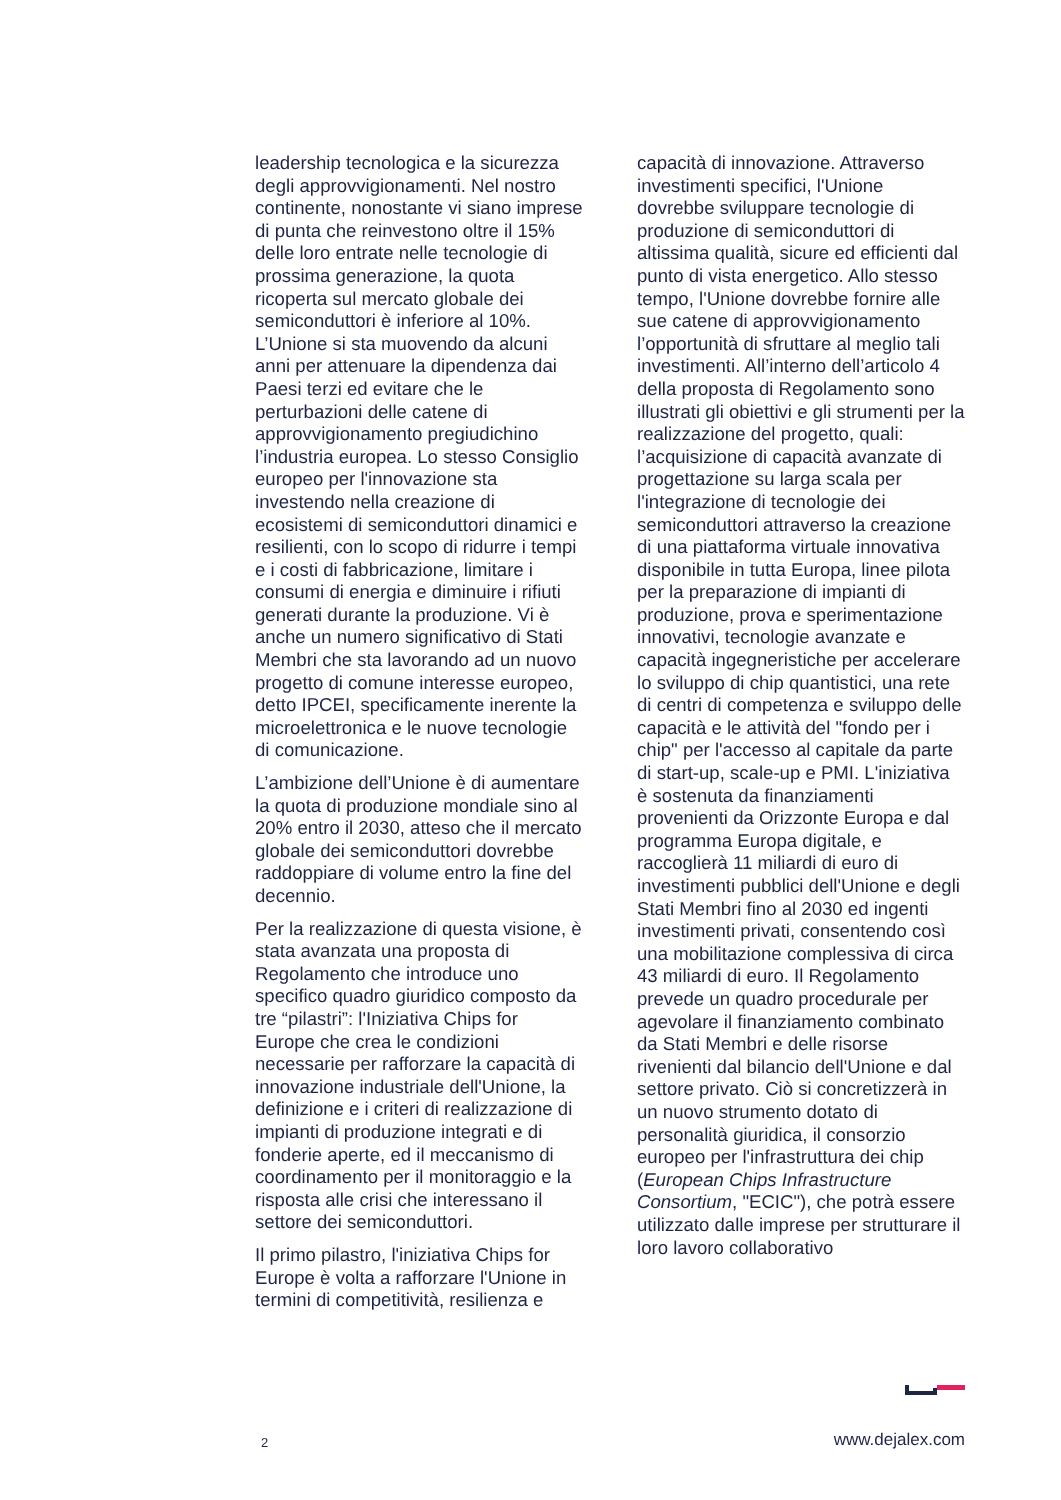leadership tecnologica e la sicurezza degli approvvigionamenti. Nel nostro continente, nonostante vi siano imprese di punta che reinvestono oltre il 15% delle loro entrate nelle tecnologie di prossima generazione, la quota ricoperta sul mercato globale dei semiconduttori è inferiore al 10%. L’Unione si sta muovendo da alcuni anni per attenuare la dipendenza dai Paesi terzi ed evitare che le perturbazioni delle catene di approvvigionamento pregiudichino l’industria europea. Lo stesso Consiglio europeo per l'innovazione sta investendo nella creazione di ecosistemi di semiconduttori dinamici e resilienti, con lo scopo di ridurre i tempi e i costi di fabbricazione, limitare i consumi di energia e diminuire i rifiuti generati durante la produzione. Vi è anche un numero significativo di Stati Membri che sta lavorando ad un nuovo progetto di comune interesse europeo, detto IPCEI, specificamente inerente la microelettronica e le nuove tecnologie di comunicazione.
L’ambizione dell’Unione è di aumentare la quota di produzione mondiale sino al 20% entro il 2030, atteso che il mercato globale dei semiconduttori dovrebbe raddoppiare di volume entro la fine del decennio.
Per la realizzazione di questa visione, è stata avanzata una proposta di Regolamento che introduce uno specifico quadro giuridico composto da tre “pilastri”: l'Iniziativa Chips for Europe che crea le condizioni necessarie per rafforzare la capacità di innovazione industriale dell'Unione, la definizione e i criteri di realizzazione di impianti di produzione integrati e di fonderie aperte, ed il meccanismo di coordinamento per il monitoraggio e la risposta alle crisi che interessano il settore dei semiconduttori.
Il primo pilastro, l'iniziativa Chips for Europe è volta a rafforzare l'Unione in termini di competitività, resilienza e
capacità di innovazione. Attraverso investimenti specifici, l'Unione dovrebbe sviluppare tecnologie di produzione di semiconduttori di altissima qualità, sicure ed efficienti dal punto di vista energetico. Allo stesso tempo, l'Unione dovrebbe fornire alle sue catene di approvvigionamento l’opportunità di sfruttare al meglio tali investimenti. All’interno dell’articolo 4 della proposta di Regolamento sono illustrati gli obiettivi e gli strumenti per la realizzazione del progetto, quali: l’acquisizione di capacità avanzate di progettazione su larga scala per l'integrazione di tecnologie dei semiconduttori attraverso la creazione di una piattaforma virtuale innovativa disponibile in tutta Europa, linee pilota per la preparazione di impianti di produzione, prova e sperimentazione innovativi, tecnologie avanzate e capacità ingegneristiche per accelerare lo sviluppo di chip quantistici, una rete di centri di competenza e sviluppo delle capacità e le attività del "fondo per i chip" per l'accesso al capitale da parte di start-up, scale-up e PMI. L'iniziativa è sostenuta da finanziamenti provenienti da Orizzonte Europa e dal programma Europa digitale, e raccoglierà 11 miliardi di euro di investimenti pubblici dell'Unione e degli Stati Membri fino al 2030 ed ingenti investimenti privati, consentendo così una mobilitazione complessiva di circa 43 miliardi di euro. Il Regolamento prevede un quadro procedurale per agevolare il finanziamento combinato da Stati Membri e delle risorse rivenienti dal bilancio dell'Unione e dal settore privato. Ciò si concretizzerà in un nuovo strumento dotato di personalità giuridica, il consorzio europeo per l'infrastruttura dei chip (European Chips Infrastructure Consortium, "ECIC"), che potrà essere utilizzato dalle imprese per strutturare il loro lavoro collaborativo
2 www.dejalex.com